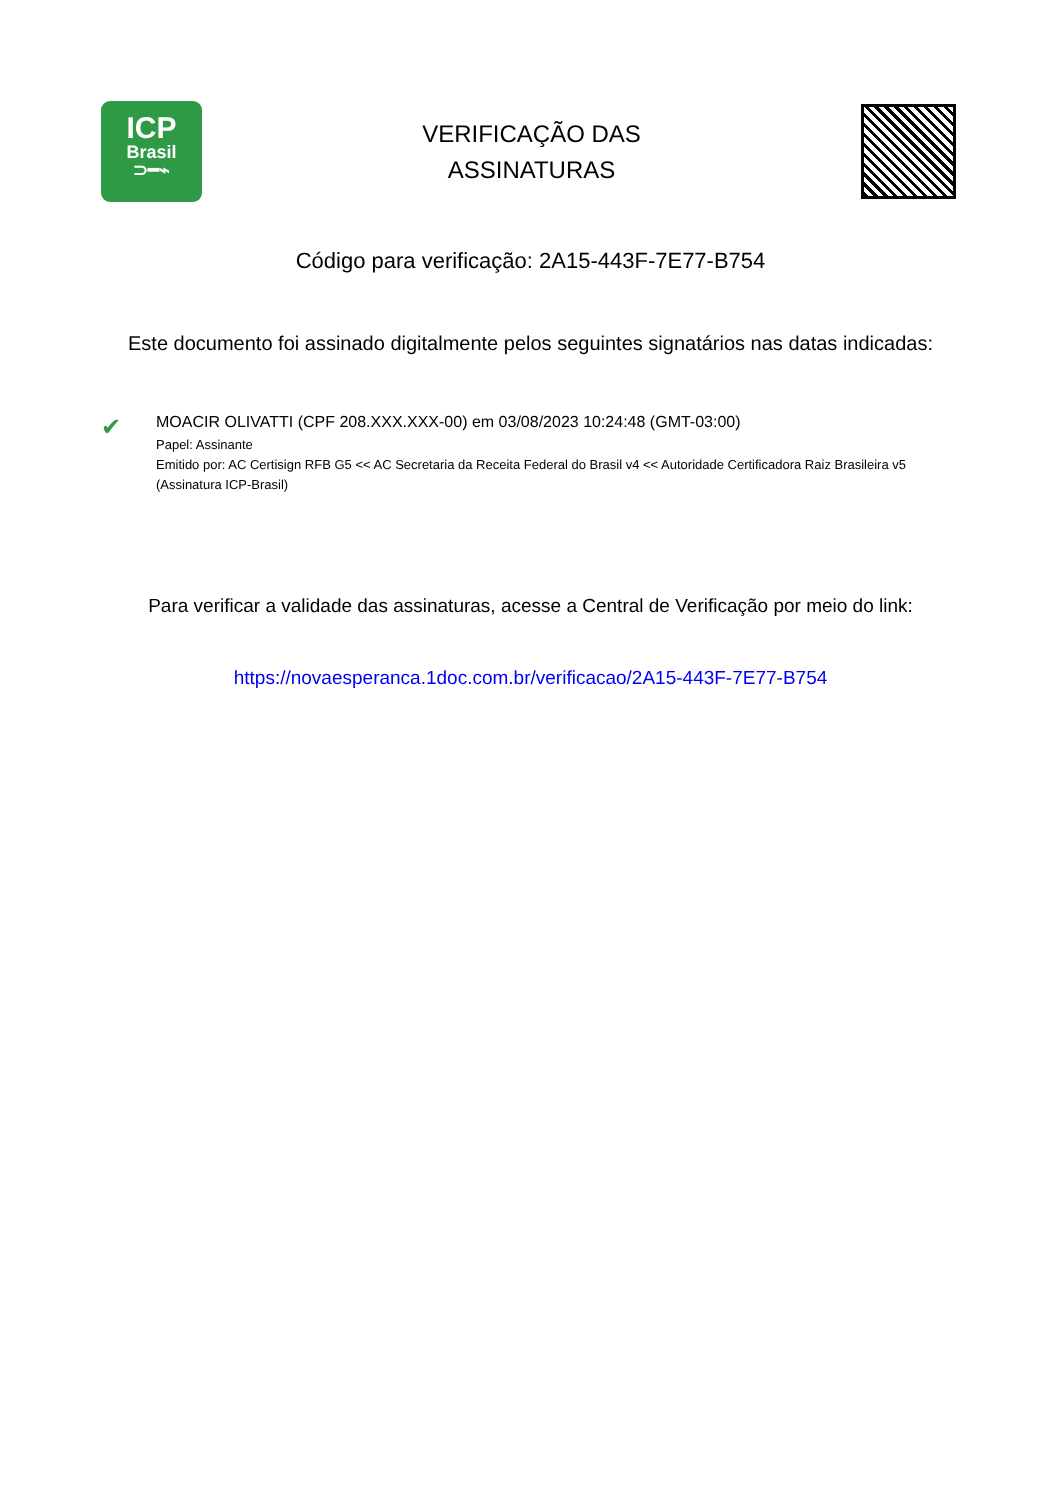ICP
Brasil
⊃━⌁
VERIFICAÇÃO DAS
ASSINATURAS
Código para verificação: 2A15-443F-7E77-B754
Este documento foi assinado digitalmente pelos seguintes signatários nas datas indicadas:
✔
MOACIR OLIVATTI (CPF 208.XXX.XXX-00) em 03/08/2023 10:24:48 (GMT-03:00)
Papel: Assinante
Emitido por: AC Certisign RFB G5 << AC Secretaria da Receita Federal do Brasil v4 << Autoridade Certificadora Raiz Brasileira v5
(Assinatura ICP-Brasil)
Para verificar a validade das assinaturas, acesse a Central de Verificação por meio do link:
https://novaesperanca.1doc.com.br/verificacao/2A15-443F-7E77-B754